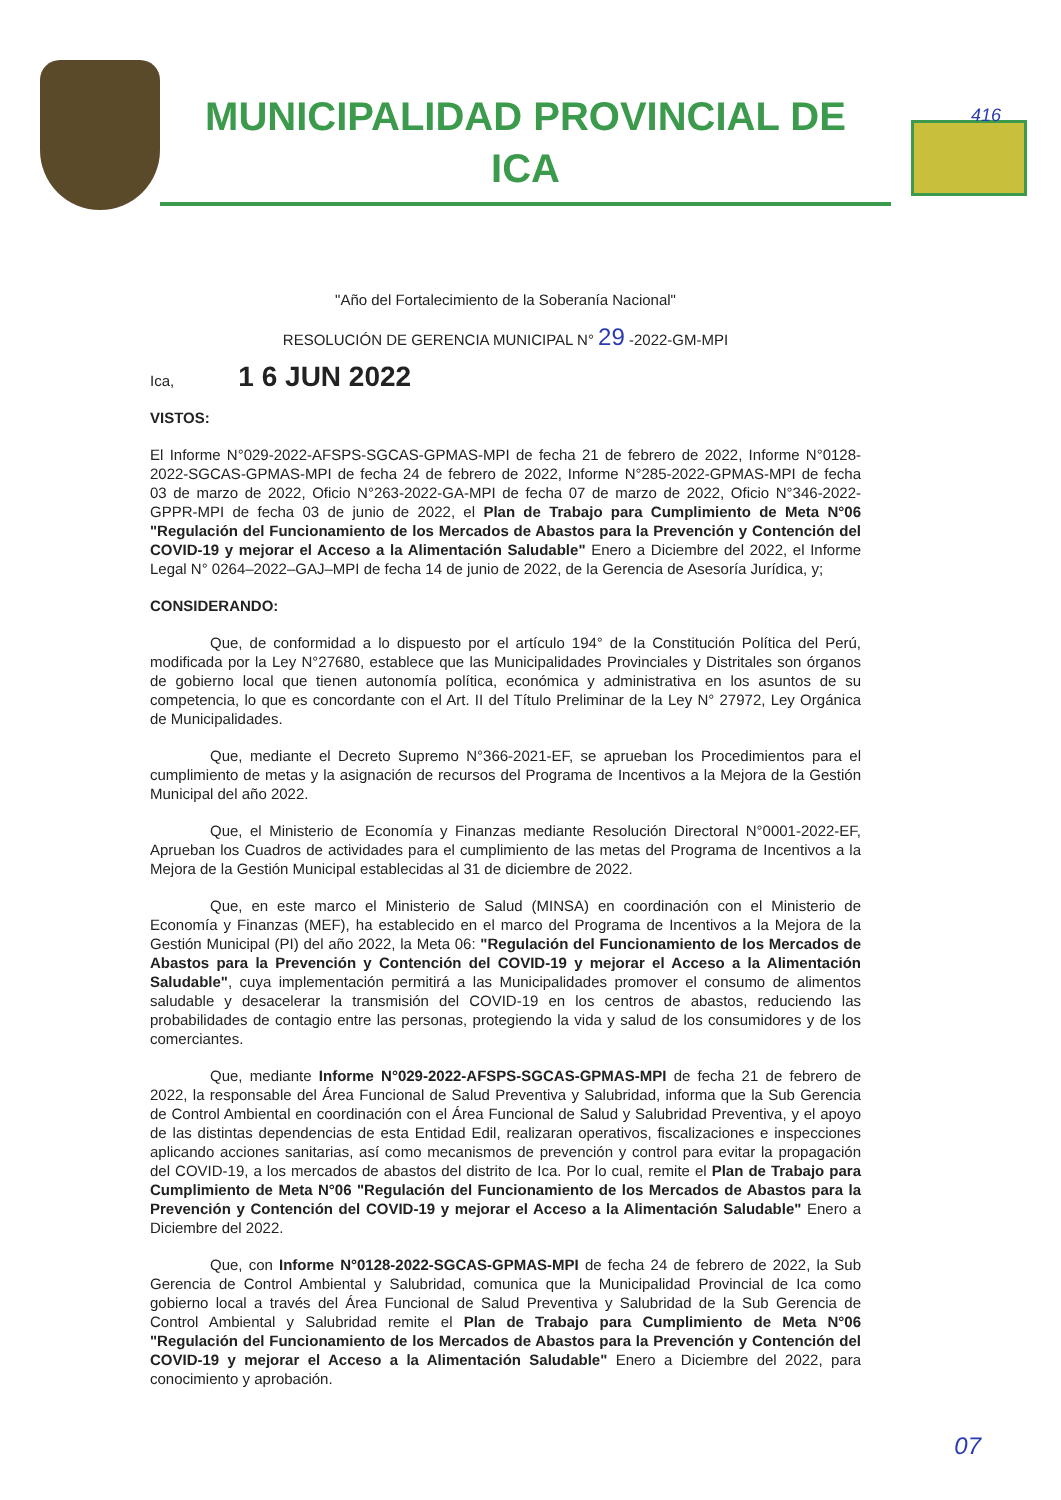MUNICIPALIDAD PROVINCIAL DE
ICA
416
"Año del Fortalecimiento de la Soberanía Nacional"
RESOLUCIÓN DE GERENCIA MUNICIPAL N° 29 -2022-GM-MPI
Ica, 1 6 JUN 2022
VISTOS:
El Informe N°029-2022-AFSPS-SGCAS-GPMAS-MPI de fecha 21 de febrero de 2022, Informe N°0128-2022-SGCAS-GPMAS-MPI de fecha 24 de febrero de 2022, Informe N°285-2022-GPMAS-MPI de fecha 03 de marzo de 2022, Oficio N°263-2022-GA-MPI de fecha 07 de marzo de 2022, Oficio N°346-2022-GPPR-MPI de fecha 03 de junio de 2022, el Plan de Trabajo para Cumplimiento de Meta N°06 "Regulación del Funcionamiento de los Mercados de Abastos para la Prevención y Contención del COVID-19 y mejorar el Acceso a la Alimentación Saludable" Enero a Diciembre del 2022, el Informe Legal N° 0264–2022–GAJ–MPI de fecha 14 de junio de 2022, de la Gerencia de Asesoría Jurídica, y;
CONSIDERANDO:
Que, de conformidad a lo dispuesto por el artículo 194° de la Constitución Política del Perú, modificada por la Ley N°27680, establece que las Municipalidades Provinciales y Distritales son órganos de gobierno local que tienen autonomía política, económica y administrativa en los asuntos de su competencia, lo que es concordante con el Art. II del Título Preliminar de la Ley N° 27972, Ley Orgánica de Municipalidades.
Que, mediante el Decreto Supremo N°366-2021-EF, se aprueban los Procedimientos para el cumplimiento de metas y la asignación de recursos del Programa de Incentivos a la Mejora de la Gestión Municipal del año 2022.
Que, el Ministerio de Economía y Finanzas mediante Resolución Directoral N°0001-2022-EF, Aprueban los Cuadros de actividades para el cumplimiento de las metas del Programa de Incentivos a la Mejora de la Gestión Municipal establecidas al 31 de diciembre de 2022.
Que, en este marco el Ministerio de Salud (MINSA) en coordinación con el Ministerio de Economía y Finanzas (MEF), ha establecido en el marco del Programa de Incentivos a la Mejora de la Gestión Municipal (PI) del año 2022, la Meta 06: "Regulación del Funcionamiento de los Mercados de Abastos para la Prevención y Contención del COVID-19 y mejorar el Acceso a la Alimentación Saludable", cuya implementación permitirá a las Municipalidades promover el consumo de alimentos saludable y desacelerar la transmisión del COVID-19 en los centros de abastos, reduciendo las probabilidades de contagio entre las personas, protegiendo la vida y salud de los consumidores y de los comerciantes.
Que, mediante Informe N°029-2022-AFSPS-SGCAS-GPMAS-MPI de fecha 21 de febrero de 2022, la responsable del Área Funcional de Salud Preventiva y Salubridad, informa que la Sub Gerencia de Control Ambiental en coordinación con el Área Funcional de Salud y Salubridad Preventiva, y el apoyo de las distintas dependencias de esta Entidad Edil, realizaran operativos, fiscalizaciones e inspecciones aplicando acciones sanitarias, así como mecanismos de prevención y control para evitar la propagación del COVID-19, a los mercados de abastos del distrito de Ica. Por lo cual, remite el Plan de Trabajo para Cumplimiento de Meta N°06 "Regulación del Funcionamiento de los Mercados de Abastos para la Prevención y Contención del COVID-19 y mejorar el Acceso a la Alimentación Saludable" Enero a Diciembre del 2022.
Que, con Informe N°0128-2022-SGCAS-GPMAS-MPI de fecha 24 de febrero de 2022, la Sub Gerencia de Control Ambiental y Salubridad, comunica que la Municipalidad Provincial de Ica como gobierno local a través del Área Funcional de Salud Preventiva y Salubridad de la Sub Gerencia de Control Ambiental y Salubridad remite el Plan de Trabajo para Cumplimiento de Meta N°06 "Regulación del Funcionamiento de los Mercados de Abastos para la Prevención y Contención del COVID-19 y mejorar el Acceso a la Alimentación Saludable" Enero a Diciembre del 2022, para conocimiento y aprobación.
07